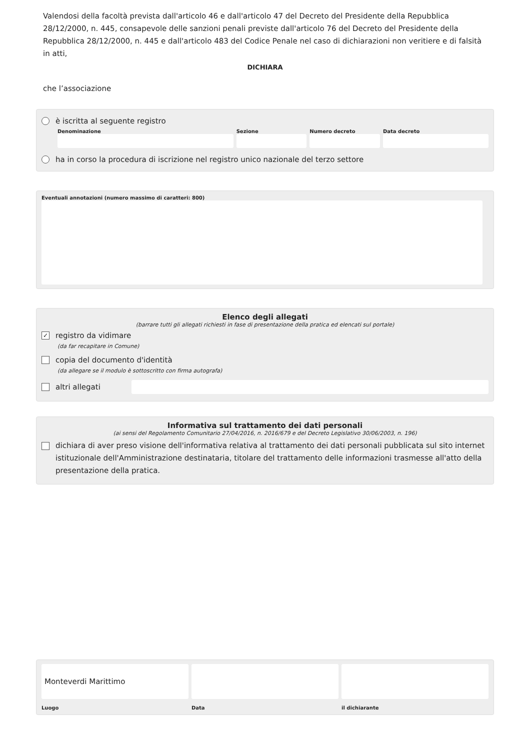Valendosi della facoltà prevista dall'articolo 46 e dall'articolo 47 del Decreto del Presidente della Repubblica 28/12/2000, n. 445, consapevole delle sanzioni penali previste dall'articolo 76 del Decreto del Presidente della Repubblica 28/12/2000, n. 445 e dall'articolo 483 del Codice Penale nel caso di dichiarazioni non veritiere e di falsità in atti,
DICHIARA
che l’associazione
è iscritta al seguente registro
Denominazione Sezione Numero decreto Data decreto
ha in corso la procedura di iscrizione nel registro unico nazionale del terzo settore
Eventuali annotazioni (numero massimo di caratteri: 800)
Elenco degli allegati
(barrare tutti gli allegati richiesti in fase di presentazione della pratica ed elencati sul portale)
✓ registro da vidimare
(da far recapitare in Comune)
copia del documento d'identità
(da allegare se il modulo è sottoscritto con firma autografa)
altri allegati
Informativa sul trattamento dei dati personali
(ai sensi del Regolamento Comunitario 27/04/2016, n. 2016/679 e del Decreto Legislativo 30/06/2003, n. 196)
dichiara di aver preso visione dell'informativa relativa al trattamento dei dati personali pubblicata sul sito internet istituzionale dell'Amministrazione destinataria, titolare del trattamento delle informazioni trasmesse all'atto della presentazione della pratica.
Monteverdi Marittimo
Luogo
Data il dichiarante